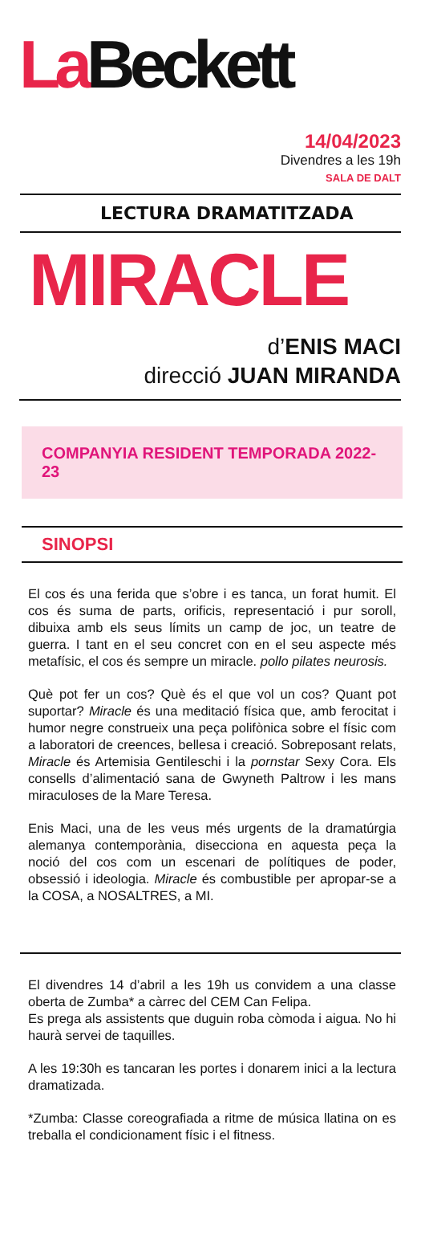La Beckett
14/04/2023
Divendres a les 19h
SALA DE DALT
LECTURA DRAMATITZADA
MIRACLE
d’ENIS MACI
direcció JUAN MIRANDA
COMPANYIA RESIDENT TEMPORADA 2022-23
SINOPSI
El cos és una ferida que s’obre i es tanca, un forat humit. El cos és suma de parts, orificis, representació i pur soroll, dibuixa amb els seus límits un camp de joc, un teatre de guerra. I tant en el seu concret con en el seu aspecte més metafísic, el cos és sempre un miracle. pollo pilates neurosis.
Què pot fer un cos? Què és el que vol un cos? Quant pot suportar? Miracle és una meditació física que, amb ferocitat i humor negre construeix una peça polifònica sobre el físic com a laboratori de creences, bellesa i creació. Sobreposant relats, Miracle és Artemisia Gentileschi i la pornstar Sexy Cora. Els consells d’alimentació sana de Gwyneth Paltrow i les mans miraculoses de la Mare Teresa.
Enis Maci, una de les veus més urgents de la dramatúrgia alemanya contemporània, disecciona en aquesta peça la noció del cos com un escenari de polítiques de poder, obsessió i ideologia. Miracle és combustible per apropar-se a la COSA, a NOSALTRES, a MI.
El divendres 14 d’abril a les 19h us convidem a una classe oberta de Zumba* a càrrec del CEM Can Felipa.
Es prega als assistents que duguin roba còmoda i aigua. No hi haurà servei de taquilles.
A les 19:30h es tancaran les portes i donarem inici a la lectura dramatizada.
*Zumba: Classe coreografiada a ritme de música llatina on es treballa el condicionament físic i el fitness.